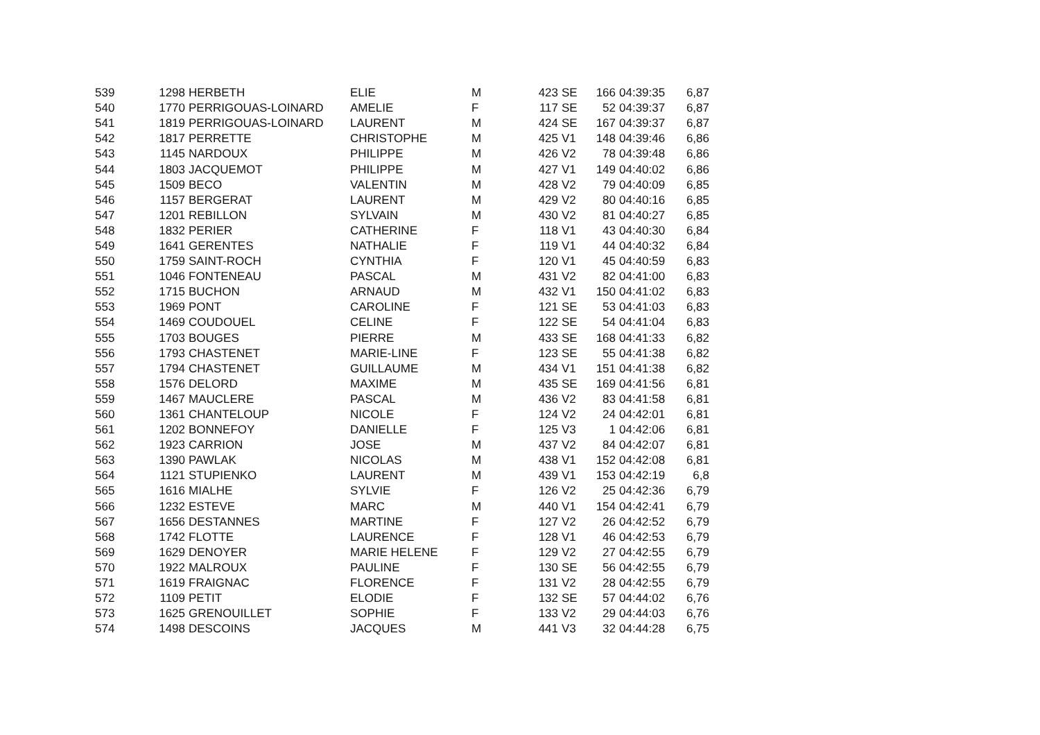| 539 | 1298 | HERBETH | ELIE | M | 423 | SE | 166 | 04:39:35 | 6,87 |
| 540 | 1770 | PERRIGOUAS-LOINARD | AMELIE | F | 117 | SE | 52 | 04:39:37 | 6,87 |
| 541 | 1819 | PERRIGOUAS-LOINARD | LAURENT | M | 424 | SE | 167 | 04:39:37 | 6,87 |
| 542 | 1817 | PERRETTE | CHRISTOPHE | M | 425 | V1 | 148 | 04:39:46 | 6,86 |
| 543 | 1145 | NARDOUX | PHILIPPE | M | 426 | V2 | 78 | 04:39:48 | 6,86 |
| 544 | 1803 | JACQUEMOT | PHILIPPE | M | 427 | V1 | 149 | 04:40:02 | 6,86 |
| 545 | 1509 | BECO | VALENTIN | M | 428 | V2 | 79 | 04:40:09 | 6,85 |
| 546 | 1157 | BERGERAT | LAURENT | M | 429 | V2 | 80 | 04:40:16 | 6,85 |
| 547 | 1201 | REBILLON | SYLVAIN | M | 430 | V2 | 81 | 04:40:27 | 6,85 |
| 548 | 1832 | PERIER | CATHERINE | F | 118 | V1 | 43 | 04:40:30 | 6,84 |
| 549 | 1641 | GERENTES | NATHALIE | F | 119 | V1 | 44 | 04:40:32 | 6,84 |
| 550 | 1759 | SAINT-ROCH | CYNTHIA | F | 120 | V1 | 45 | 04:40:59 | 6,83 |
| 551 | 1046 | FONTENEAU | PASCAL | M | 431 | V2 | 82 | 04:41:00 | 6,83 |
| 552 | 1715 | BUCHON | ARNAUD | M | 432 | V1 | 150 | 04:41:02 | 6,83 |
| 553 | 1969 | PONT | CAROLINE | F | 121 | SE | 53 | 04:41:03 | 6,83 |
| 554 | 1469 | COUDOUEL | CELINE | F | 122 | SE | 54 | 04:41:04 | 6,83 |
| 555 | 1703 | BOUGES | PIERRE | M | 433 | SE | 168 | 04:41:33 | 6,82 |
| 556 | 1793 | CHASTENET | MARIE-LINE | F | 123 | SE | 55 | 04:41:38 | 6,82 |
| 557 | 1794 | CHASTENET | GUILLAUME | M | 434 | V1 | 151 | 04:41:38 | 6,82 |
| 558 | 1576 | DELORD | MAXIME | M | 435 | SE | 169 | 04:41:56 | 6,81 |
| 559 | 1467 | MAUCLERE | PASCAL | M | 436 | V2 | 83 | 04:41:58 | 6,81 |
| 560 | 1361 | CHANTELOUP | NICOLE | F | 124 | V2 | 24 | 04:42:01 | 6,81 |
| 561 | 1202 | BONNEFOY | DANIELLE | F | 125 | V3 | 1 | 04:42:06 | 6,81 |
| 562 | 1923 | CARRION | JOSE | M | 437 | V2 | 84 | 04:42:07 | 6,81 |
| 563 | 1390 | PAWLAK | NICOLAS | M | 438 | V1 | 152 | 04:42:08 | 6,81 |
| 564 | 1121 | STUPIENKO | LAURENT | M | 439 | V1 | 153 | 04:42:19 | 6,8 |
| 565 | 1616 | MIALHE | SYLVIE | F | 126 | V2 | 25 | 04:42:36 | 6,79 |
| 566 | 1232 | ESTEVE | MARC | M | 440 | V1 | 154 | 04:42:41 | 6,79 |
| 567 | 1656 | DESTANNES | MARTINE | F | 127 | V2 | 26 | 04:42:52 | 6,79 |
| 568 | 1742 | FLOTTE | LAURENCE | F | 128 | V1 | 46 | 04:42:53 | 6,79 |
| 569 | 1629 | DENOYER | MARIE HELENE | F | 129 | V2 | 27 | 04:42:55 | 6,79 |
| 570 | 1922 | MALROUX | PAULINE | F | 130 | SE | 56 | 04:42:55 | 6,79 |
| 571 | 1619 | FRAIGNAC | FLORENCE | F | 131 | V2 | 28 | 04:42:55 | 6,79 |
| 572 | 1109 | PETIT | ELODIE | F | 132 | SE | 57 | 04:44:02 | 6,76 |
| 573 | 1625 | GRENOUILLET | SOPHIE | F | 133 | V2 | 29 | 04:44:03 | 6,76 |
| 574 | 1498 | DESCOINS | JACQUES | M | 441 | V3 | 32 | 04:44:28 | 6,75 |